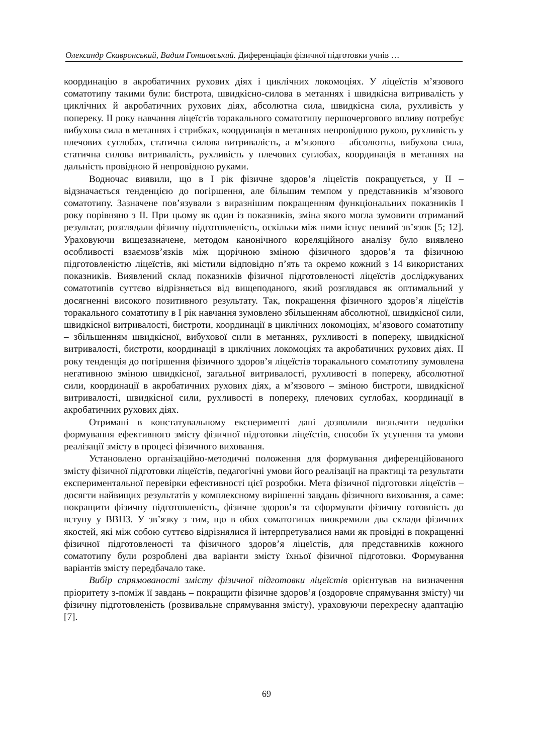Олександр Скавронський, Вадим Гоншовський. Диференціація фізичної підготовки учнів …
координацію в акробатичних рухових діях і циклічних локомоціях. У ліцеїстів м’язового соматотипу такими були: бистрота, швидкісно-силова в метаннях і швидкісна витривалість у циклічних й акробатичних рухових діях, абсолютна сила, швидкісна сила, рухливість у попереку. ІІ року навчання ліцеїстів торакального соматотипу першочергового впливу потребує вибухова сила в метаннях і стрибках, координація в метаннях непровідною рукою, рухливість у плечових суглобах, статична силова витривалість, а м’язового – абсолютна, вибухова сила, статична силова витривалість, рухливість у плечових суглобах, координація в метаннях на дальність провідною й непровідною руками.
Водночас виявили, що в І рік фізичне здоров’я ліцеїстів покращується, у ІІ – відзначається тенденцією до погіршення, але більшим темпом у представників м’язового соматотипу. Зазначене пов’язували з виразнішим покращенням функціональних показників І року порівняно з ІІ. При цьому як один із показників, зміна якого могла зумовити отриманий результат, розглядали фізичну підготовленість, оскільки між ними існує певний зв’язок [5; 12]. Ураховуючи вищезазначене, методом канонічного кореляційного аналізу було виявлено особливості взаємозв’язків між щорічною зміною фізичного здоров’я та фізичною підготовленістю ліцеїстів, які містили відповідно п’ять та окремо кожний з 14 використаних показників. Виявлений склад показників фізичної підготовленості ліцеїстів досліджуваних соматотипів суттєво відрізняється від вищеподаного, який розглядався як оптимальний у досягненні високого позитивного результату. Так, покращення фізичного здоров’я ліцеїстів торакального соматотипу в І рік навчання зумовлено збільшенням абсолютної, швидкісної сили, швидкісної витривалості, бистроти, координації в циклічних локомоціях, м’язового соматотипу – збільшенням швидкісної, вибухової сили в метаннях, рухливості в попереку, швидкісної витривалості, бистроти, координації в циклічних локомоціях та акробатичних рухових діях. ІІ року тенденція до погіршення фізичного здоров’я ліцеїстів торакального соматотипу зумовлена негативною зміною швидкісної, загальної витривалості, рухливості в попереку, абсолютної сили, координації в акробатичних рухових діях, а м’язового – зміною бистроти, швидкісної витривалості, швидкісної сили, рухливості в попереку, плечових суглобах, координації в акробатичних рухових діях.
Отримані в констатувальному експерименті дані дозволили визначити недоліки формування ефективного змісту фізичної підготовки ліцеїстів, способи їх усунення та умови реалізації змісту в процесі фізичного виховання.
Установлено організаційно-методичні положення для формування диференційованого змісту фізичної підготовки ліцеїстів, педагогічні умови його реалізації на практиці та результати експериментальної перевірки ефективності цієї розробки. Мета фізичної підготовки ліцеїстів – досягти найвищих результатів у комплексному вирішенні завдань фізичного виховання, а саме: покращити фізичну підготовленість, фізичне здоров’я та сформувати фізичну готовність до вступу у ВВНЗ. У зв’язку з тим, що в обох соматотипах виокремили два склади фізичних якостей, які між собою суттєво відрізнялися й інтерпретувалися нами як провідні в покращенні фізичної підготовленості та фізичного здоров’я ліцеїстів, для представників кожного соматотипу були розроблені два варіанти змісту їхньої фізичної підготовки. Формування варіантів змісту передбачало таке.
Вибір спрямованості змісту фізичної підготовки ліцеїстів орієнтував на визначення пріоритету з-поміж її завдань – покращити фізичне здоров’я (оздоровче спрямування змісту) чи фізичну підготовленість (розвивальне спрямування змісту), ураховуючи перехресну адаптацію [7].
69